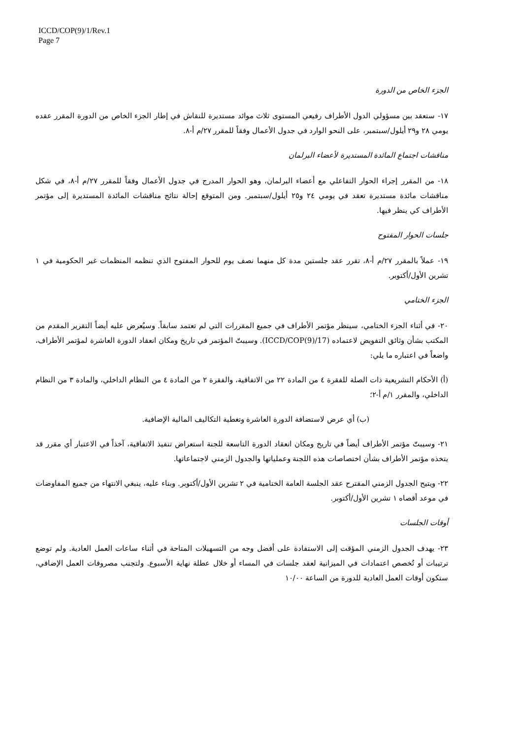ICCD/COP(9)/1/Rev.1
Page 7
الجزء الخاص من الدورة
١٧- ستعقد بين مسؤولي الدول الأطراف رفيعي المستوى ثلاث موائد مستديرة للنقاش في إطار الجزء الخاص من الدورة المقرر عقده يومي ٢٨ و٢٩ أيلول/سبتمبر، على النحو الوارد في جدول الأعمال وفقاً للمقرر ٢٧/م أ-٨.
مناقشات اجتماع المائدة المستديرة لأعضاء البرلمان
١٨- من المقرر إجراء الحوار التفاعلي مع أعضاء البرلمان، وهو الحوار المدرج في جدول الأعمال وفقاً للمقرر ٢٧/م أ-٨، في شكل مناقشات مائدة مستديرة تعقد في يومي ٢٤ و٢٥ أيلول/سبتمبر. ومن المتوقع إحالة نتائج مناقشات المائدة المستديرة إلى مؤتمر الأطراف كي ينظر فيها.
جلسات الحوار المفتوح
١٩- عملاً بالمقرر ٢٧/م أ-٨، تقرر عقد جلستين مدة كل منهما نصف يوم للحوار المفتوح الذي تنظمه المنظمات غير الحكومية في ١ تشرين الأول/أكتوبر.
الجزء الختامي
٢٠- في أثناء الجزء الختامي، سينظر مؤتمر الأطراف في جميع المقررات التي لم تعتمد سابقاً. وسيُعرض عليه أيضاً التقرير المقدم من المكتب بشأن وثائق التفويض لاعتماده (ICCD/COP(9)/17). وسيبتّ المؤتمر في تاريخ ومكان انعقاد الدورة العاشرة لمؤتمر الأطراف، واضعاً في اعتباره ما يلي:
(أ) الأحكام التشريعية ذات الصلة للفقرة ٤ من المادة ٢٢ من الاتفاقية، والفقرة ٢ من المادة ٤ من النظام الداخلي، والمادة ٣ من النظام الداخلي، والمقرر ١/م أ-٢؛
(ب) أي عرض لاستضافة الدورة العاشرة وتغطية التكاليف المالية الإضافية.
٢١- وسيبتّ مؤتمر الأطراف أيضاً في تاريخ ومكان انعقاد الدورة التاسعة للجنة استعراض تنفيذ الاتفاقية، آخذاً في الاعتبار أي مقرر قد يتخذه مؤتمر الأطراف بشأن اختصاصات هذه اللجنة وعملياتها والجدول الزمني لاجتماعاتها.
٢٢- ويتيح الجدول الزمني المقترح عقد الجلسة العامة الختامية في ٢ تشرين الأول/أكتوبر. وبناء عليه، ينبغي الانتهاء من جميع المفاوضات في موعد أقصاه ١ تشرين الأول/أكتوبر.
أوقات الجلسات
٢٣- يهدف الجدول الزمني المؤقت إلى الاستفادة على أفضل وجه من التسهيلات المتاحة في أثناء ساعات العمل العادية. ولم توضع ترتيبات أو تُخصص اعتمادات في الميزانية لعقد جلسات في المساء أو خلال عطلة نهاية الأسبوع. ولتجنب مصروفات العمل الإضافي، ستكون أوقات العمل العادية للدورة من الساعة ١٠/٠٠